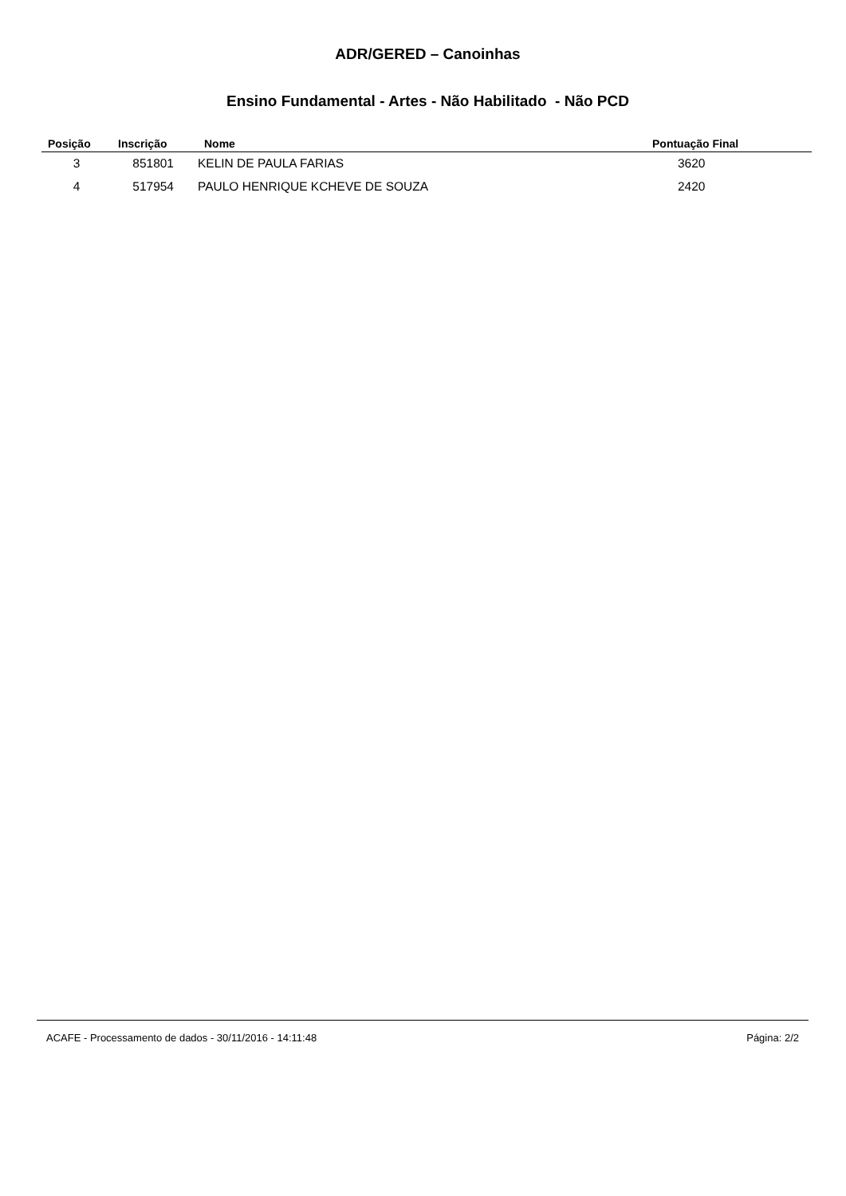ADR/GERED – Canoinhas
Ensino Fundamental - Artes - Não Habilitado - Não PCD
| Posição | Inscrição | Nome | Pontuação Final |
| --- | --- | --- | --- |
| 3 | 851801 | KELIN DE PAULA FARIAS | 3620 |
| 4 | 517954 | PAULO HENRIQUE KCHEVE DE SOUZA | 2420 |
ACAFE - Processamento de dados - 30/11/2016 - 14:11:48 Página: 2/2